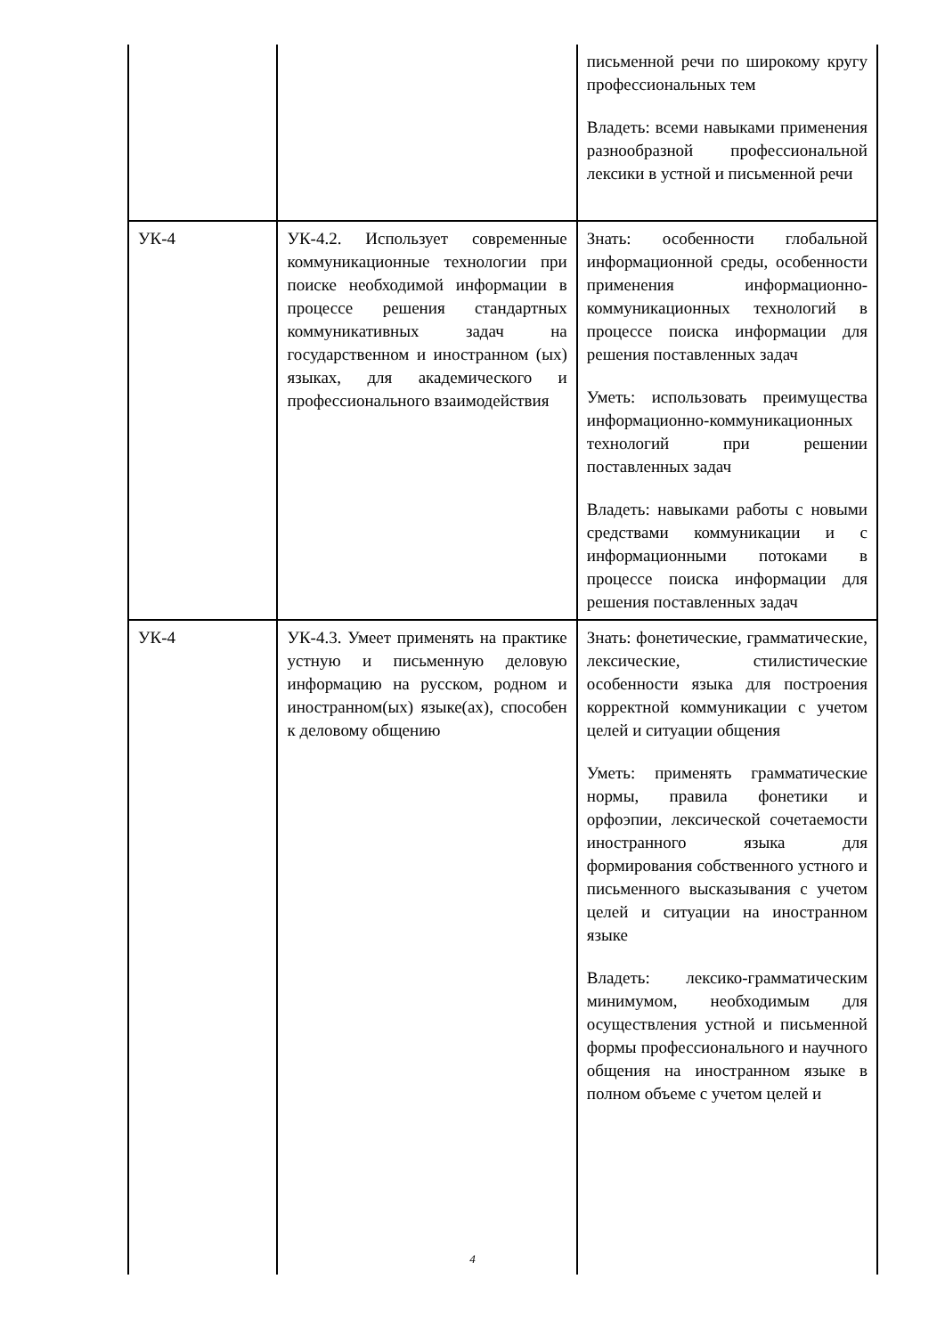| | | письменной речи по широкому кругу профессиональных тем Владеть: всеми навыками применения разнообразной профессиональной лексики в устной и письменной речи |
| УК-4 | УК-4.2. Использует современные коммуникационные технологии при поиске необходимой информации в процессе решения стандартных коммуникативных задач на государственном и иностранном (ых) языках, для академического и профессионального взаимодействия | Знать: особенности глобальной информационной среды, особенности применения информационно-коммуникационных технологий в процессе поиска информации для решения поставленных задач Уметь: использовать преимущества информационно-коммуникационных технологий при решении поставленных задач Владеть: навыками работы с новыми средствами коммуникации и с информационными потоками в процессе поиска информации для решения поставленных задач |
| УК-4 | УК-4.3. Умеет применять на практике устную и письменную деловую информацию на русском, родном и иностранном(ых) языке(ах), способен к деловому общению | Знать: фонетические, грамматические, лексические, стилистические особенности языка для построения корректной коммуникации с учетом целей и ситуации общения Уметь: применять грамматические нормы, правила фонетики и орфоэпии, лексической сочетаемости иностранного языка для формирования собственного устного и письменного высказывания с учетом целей и ситуации на иностранном языке Владеть: лексико-грамматическим минимумом, необходимым для осуществления устной и письменной формы профессионального и научного общения на иностранном языке в полном объеме с учетом целей и |
4